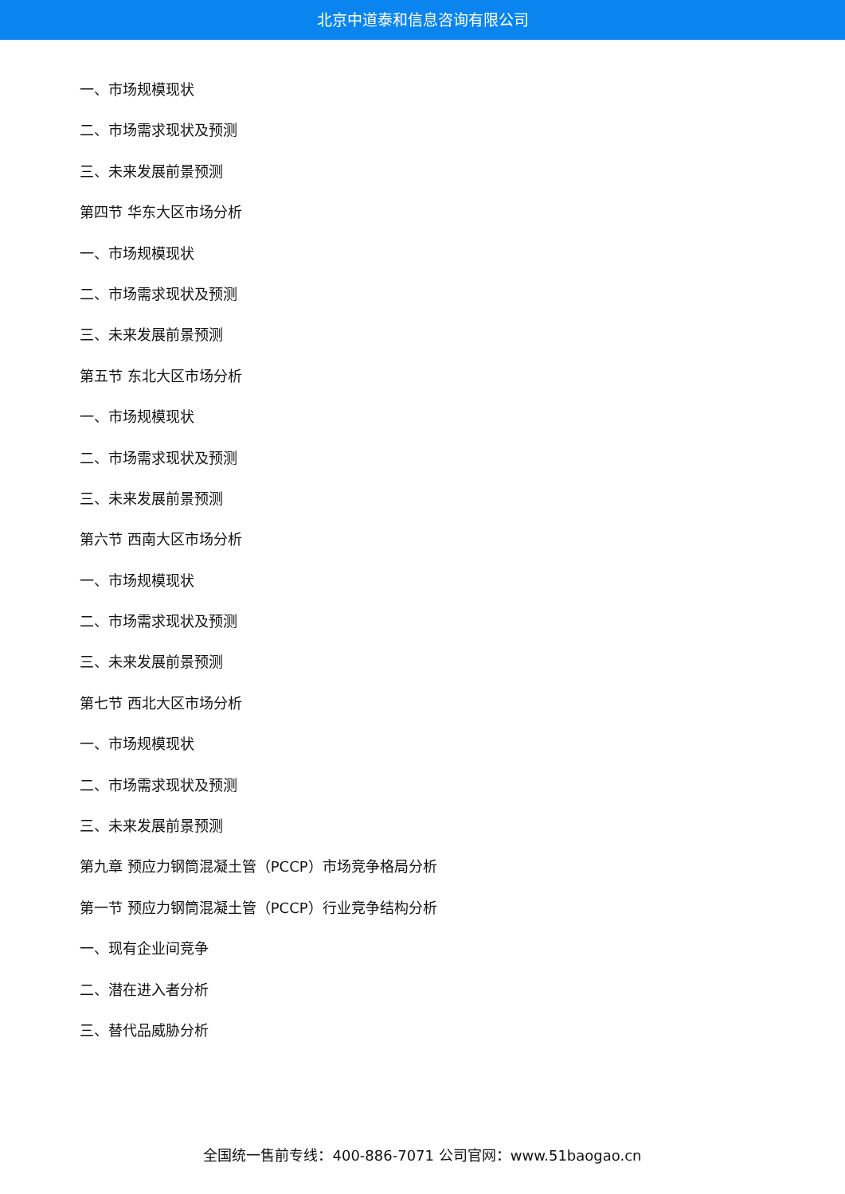北京中道泰和信息咨询有限公司
一、市场规模现状
二、市场需求现状及预测
三、未来发展前景预测
第四节 华东大区市场分析
一、市场规模现状
二、市场需求现状及预测
三、未来发展前景预测
第五节 东北大区市场分析
一、市场规模现状
二、市场需求现状及预测
三、未来发展前景预测
第六节 西南大区市场分析
一、市场规模现状
二、市场需求现状及预测
三、未来发展前景预测
第七节 西北大区市场分析
一、市场规模现状
二、市场需求现状及预测
三、未来发展前景预测
第九章 预应力钢筒混凝土管（PCCP）市场竞争格局分析
第一节 预应力钢筒混凝土管（PCCP）行业竞争结构分析
一、现有企业间竞争
二、潜在进入者分析
三、替代品威胁分析
全国统一售前专线：400-886-7071 公司官网：www.51baogao.cn